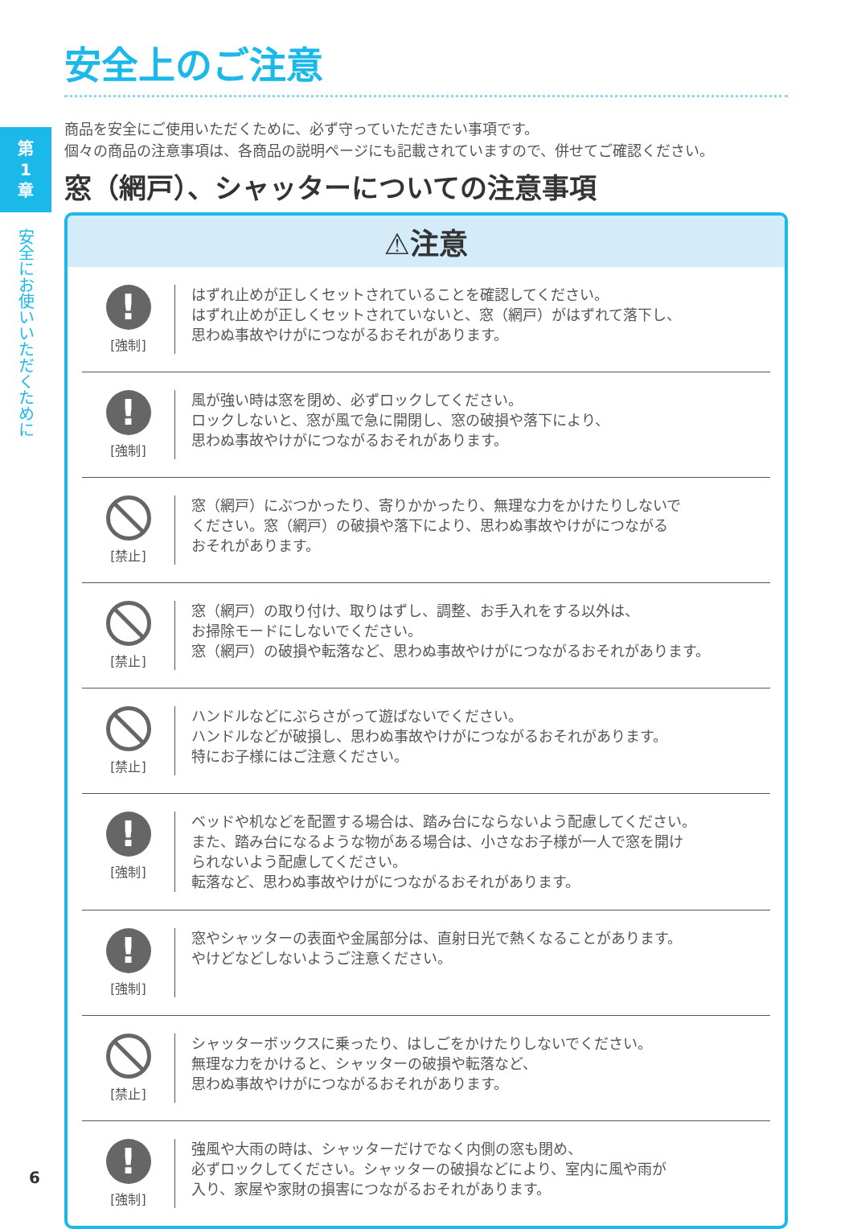第
1
章
安全にお使いいただくために
6
安全上のご注意
商品を安全にご使用いただくために、必ず守っていただきたい事項です。
個々の商品の注意事項は、各商品の説明ページにも記載されていますので、併せてご確認ください。
窓（網戸）、シャッターについての注意事項
⚠注意
!
[強制]
はずれ止めが正しくセットされていることを確認してください。
はずれ止めが正しくセットされていないと、窓（網戸）がはずれて落下し、
思わぬ事故やけがにつながるおそれがあります。
!
[強制]
風が強い時は窓を閉め、必ずロックしてください。
ロックしないと、窓が風で急に開閉し、窓の破損や落下により、
思わぬ事故やけがにつながるおそれがあります。
[禁止]
窓（網戸）にぶつかったり、寄りかかったり、無理な力をかけたりしないで
ください。窓（網戸）の破損や落下により、思わぬ事故やけがにつながる
おそれがあります。
[禁止]
窓（網戸）の取り付け、取りはずし、調整、お手入れをする以外は、
お掃除モードにしないでください。
窓（網戸）の破損や転落など、思わぬ事故やけがにつながるおそれがあります。
[禁止]
ハンドルなどにぶらさがって遊ばないでください。
ハンドルなどが破損し、思わぬ事故やけがにつながるおそれがあります。
特にお子様にはご注意ください。
!
[強制]
ベッドや机などを配置する場合は、踏み台にならないよう配慮してください。
また、踏み台になるような物がある場合は、小さなお子様が一人で窓を開け
られないよう配慮してください。
転落など、思わぬ事故やけがにつながるおそれがあります。
!
[強制]
窓やシャッターの表面や金属部分は、直射日光で熱くなることがあります。
やけどなどしないようご注意ください。
[禁止]
シャッターボックスに乗ったり、はしごをかけたりしないでください。
無理な力をかけると、シャッターの破損や転落など、
思わぬ事故やけがにつながるおそれがあります。
!
[強制]
強風や大雨の時は、シャッターだけでなく内側の窓も閉め、
必ずロックしてください。シャッターの破損などにより、室内に風や雨が
入り、家屋や家財の損害につながるおそれがあります。